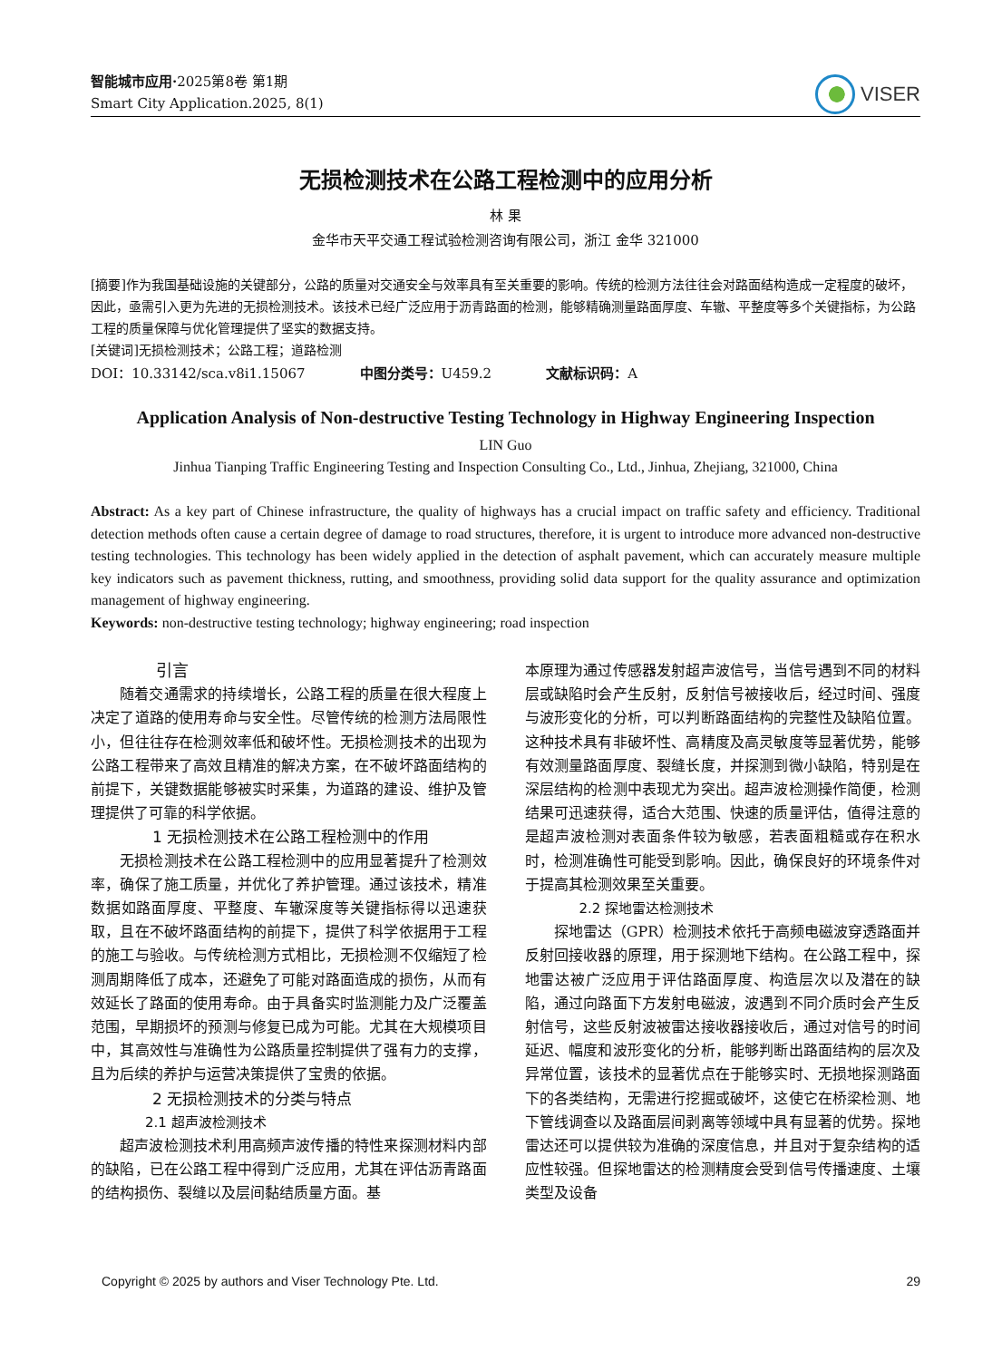智能城市应用·2025第8卷 第1期
Smart City Application.2025, 8(1)
VISER
无损检测技术在公路工程检测中的应用分析
林 果
金华市天平交通工程试验检测咨询有限公司，浙江 金华 321000
[摘要]作为我国基础设施的关键部分，公路的质量对交通安全与效率具有至关重要的影响。传统的检测方法往往会对路面结构造成一定程度的破坏，因此，亟需引入更为先进的无损检测技术。该技术已经广泛应用于沥青路面的检测，能够精确测量路面厚度、车辙、平整度等多个关键指标，为公路工程的质量保障与优化管理提供了坚实的数据支持。
[关键词]无损检测技术；公路工程；道路检测
DOI：10.33142/sca.v8i1.15067 中图分类号：U459.2 文献标识码：A
Application Analysis of Non-destructive Testing Technology in Highway Engineering Inspection
LIN Guo
Jinhua Tianping Traffic Engineering Testing and Inspection Consulting Co., Ltd., Jinhua, Zhejiang, 321000, China
Abstract: As a key part of Chinese infrastructure, the quality of highways has a crucial impact on traffic safety and efficiency. Traditional detection methods often cause a certain degree of damage to road structures, therefore, it is urgent to introduce more advanced non-destructive testing technologies. This technology has been widely applied in the detection of asphalt pavement, which can accurately measure multiple key indicators such as pavement thickness, rutting, and smoothness, providing solid data support for the quality assurance and optimization management of highway engineering.
Keywords: non-destructive testing technology; highway engineering; road inspection
引言
随着交通需求的持续增长，公路工程的质量在很大程度上决定了道路的使用寿命与安全性。尽管传统的检测方法局限性小，但往往存在检测效率低和破坏性。无损检测技术的出现为公路工程带来了高效且精准的解决方案，在不破坏路面结构的前提下，关键数据能够被实时采集，为道路的建设、维护及管理提供了可靠的科学依据。
1 无损检测技术在公路工程检测中的作用
无损检测技术在公路工程检测中的应用显著提升了检测效率，确保了施工质量，并优化了养护管理。通过该技术，精准数据如路面厚度、平整度、车辙深度等关键指标得以迅速获取，且在不破坏路面结构的前提下，提供了科学依据用于工程的施工与验收。与传统检测方式相比，无损检测不仅缩短了检测周期降低了成本，还避免了可能对路面造成的损伤，从而有效延长了路面的使用寿命。由于具备实时监测能力及广泛覆盖范围，早期损坏的预测与修复已成为可能。尤其在大规模项目中，其高效性与准确性为公路质量控制提供了强有力的支撑，且为后续的养护与运营决策提供了宝贵的依据。
2 无损检测技术的分类与特点
2.1 超声波检测技术
超声波检测技术利用高频声波传播的特性来探测材料内部的缺陷，已在公路工程中得到广泛应用，尤其在评估沥青路面的结构损伤、裂缝以及层间黏结质量方面。基
本原理为通过传感器发射超声波信号，当信号遇到不同的材料层或缺陷时会产生反射，反射信号被接收后，经过时间、强度与波形变化的分析，可以判断路面结构的完整性及缺陷位置。这种技术具有非破坏性、高精度及高灵敏度等显著优势，能够有效测量路面厚度、裂缝长度，并探测到微小缺陷，特别是在深层结构的检测中表现尤为突出。超声波检测操作简便，检测结果可迅速获得，适合大范围、快速的质量评估，值得注意的是超声波检测对表面条件较为敏感，若表面粗糙或存在积水时，检测准确性可能受到影响。因此，确保良好的环境条件对于提高其检测效果至关重要。
2.2 探地雷达检测技术
探地雷达（GPR）检测技术依托于高频电磁波穿透路面并反射回接收器的原理，用于探测地下结构。在公路工程中，探地雷达被广泛应用于评估路面厚度、构造层次以及潜在的缺陷，通过向路面下方发射电磁波，波遇到不同介质时会产生反射信号，这些反射波被雷达接收器接收后，通过对信号的时间延迟、幅度和波形变化的分析，能够判断出路面结构的层次及异常位置，该技术的显著优点在于能够实时、无损地探测路面下的各类结构，无需进行挖掘或破坏，这使它在桥梁检测、地下管线调查以及路面层间剥离等领域中具有显著的优势。探地雷达还可以提供较为准确的深度信息，并且对于复杂结构的适应性较强。但探地雷达的检测精度会受到信号传播速度、土壤类型及设备
Copyright © 2025 by authors and Viser Technology Pte. Ltd. 29